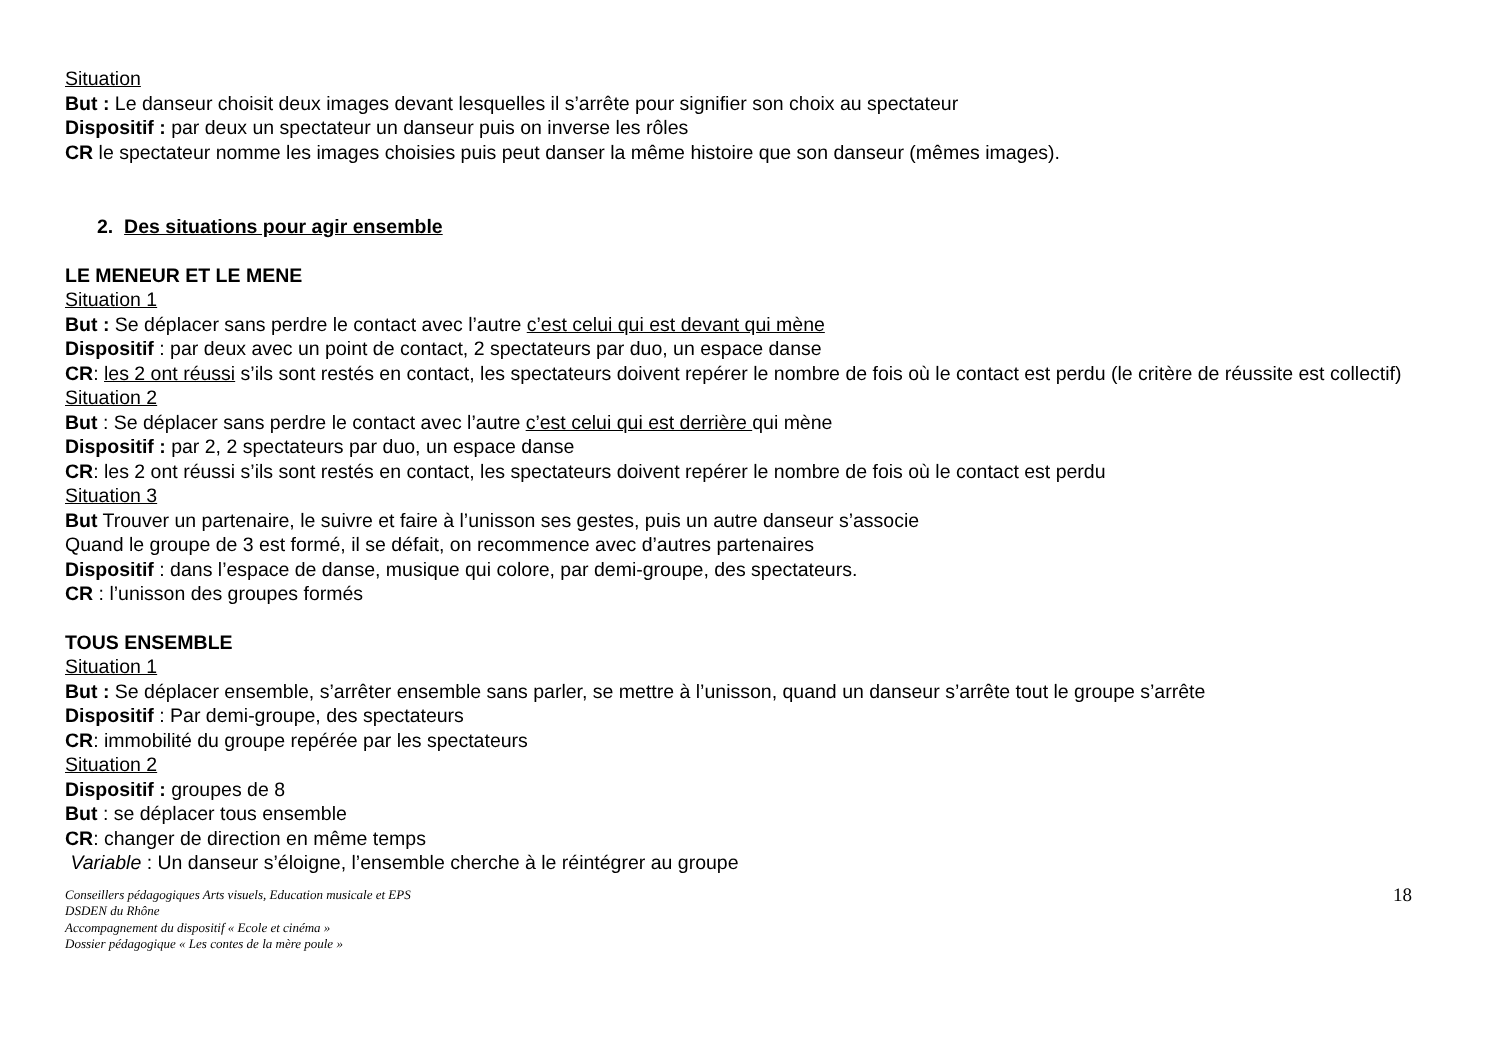Situation
But : Le danseur choisit deux images devant lesquelles il s’arrête pour signifier son choix au spectateur
Dispositif : par deux un spectateur un danseur puis on inverse les rôles
CR le spectateur nomme les images choisies puis peut danser la même histoire que son danseur (mêmes images).
2. Des situations pour agir ensemble
LE MENEUR ET LE MENE
Situation 1
But : Se déplacer sans perdre le contact avec l’autre c’est celui qui est devant qui mène
Dispositif : par deux avec un point de contact, 2 spectateurs par duo, un espace danse
CR: les 2 ont réussi s’ils sont restés en contact, les spectateurs doivent repérer le nombre de fois où le contact est perdu (le critère de réussite est collectif)
Situation 2
But : Se déplacer sans perdre le contact avec l’autre c’est celui qui est derrière qui mène
Dispositif : par 2, 2 spectateurs par duo, un espace danse
CR: les 2 ont réussi s’ils sont restés en contact, les spectateurs doivent repérer le nombre de fois où le contact est perdu
Situation 3
But Trouver un partenaire, le suivre et faire à l’unisson ses gestes, puis un autre danseur s’associe
Quand le groupe de 3 est formé, il se défait, on recommence avec d’autres partenaires
Dispositif : dans l’espace de danse, musique qui colore, par demi-groupe, des spectateurs.
CR : l’unisson des groupes formés
TOUS ENSEMBLE
Situation 1
But : Se déplacer ensemble, s’arrêter ensemble sans parler, se mettre à l’unisson, quand un danseur s’arrête tout le groupe s’arrête
Dispositif : Par demi-groupe, des spectateurs
CR: immobilité du groupe repérée par les spectateurs
Situation 2
Dispositif : groupes de 8
But : se déplacer tous ensemble
CR: changer de direction en même temps
Variable : Un danseur s’éloigne, l’ensemble cherche à le réintégrer au groupe
Conseillers pédagogiques Arts visuels, Education musicale et EPS
DSDEN du Rhône
Accompagnement du dispositif « Ecole et cinéma »
Dossier pédagogique « Les contes de la mère poule »
18